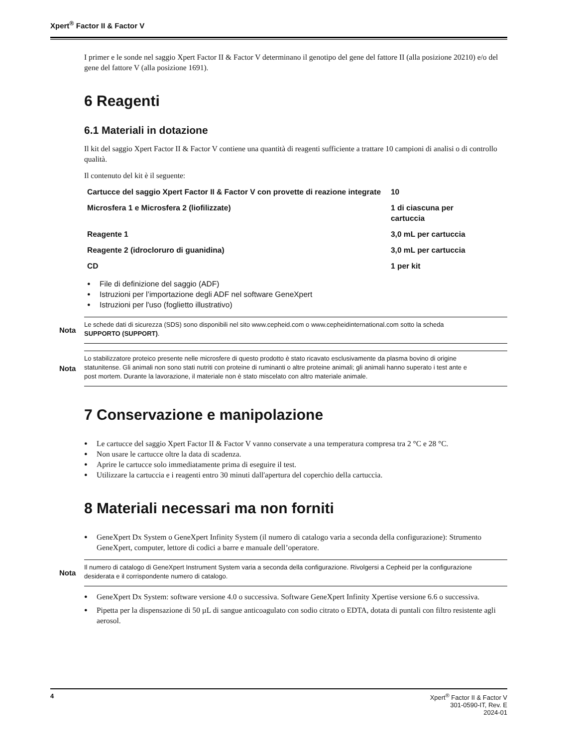Xpert<sup>®</sup> Factor II & Factor V
I primer e le sonde nel saggio Xpert Factor II & Factor V determinano il genotipo del gene del fattore II (alla posizione 20210) e/o del gene del fattore V (alla posizione 1691).
6 Reagenti
6.1 Materiali in dotazione
Il kit del saggio Xpert Factor II & Factor V contiene una quantità di reagenti sufficiente a trattare 10 campioni di analisi o di controllo qualità.
Il contenuto del kit è il seguente:
| Cartucce del saggio Xpert Factor II & Factor V con provette di reazione integrate | 10 |
| Microsfera 1 e Microsfera 2 (liofilizzate) | 1 di ciascuna per cartuccia |
| Reagente 1 | 3,0 mL per cartuccia |
| Reagente 2 (idrocloruro di guanidina) | 3,0 mL per cartuccia |
| CD | 1 per kit |
File di definizione del saggio (ADF)
Istruzioni per l’importazione degli ADF nel software GeneXpert
Istruzioni per l'uso (foglietto illustrativo)
Nota
Le schede dati di sicurezza (SDS) sono disponibili nel sito www.cepheid.com o www.cepheidinternational.com sotto la scheda SUPPORTO (SUPPORT).
Nota
Lo stabilizzatore proteico presente nelle microsfere di questo prodotto è stato ricavato esclusivamente da plasma bovino di origine statunitense. Gli animali non sono stati nutriti con proteine di ruminanti o altre proteine animali; gli animali hanno superato i test ante e post mortem. Durante la lavorazione, il materiale non è stato miscelato con altro materiale animale.
7 Conservazione e manipolazione
Le cartucce del saggio Xpert Factor II & Factor V vanno conservate a una temperatura compresa tra 2 °C e 28 °C.
Non usare le cartucce oltre la data di scadenza.
Aprire le cartucce solo immediatamente prima di eseguire il test.
Utilizzare la cartuccia e i reagenti entro 30 minuti dall'apertura del coperchio della cartuccia.
8 Materiali necessari ma non forniti
GeneXpert Dx System o GeneXpert Infinity System (il numero di catalogo varia a seconda della configurazione): Strumento GeneXpert, computer, lettore di codici a barre e manuale dell’operatore.
Nota
Il numero di catalogo di GeneXpert Instrument System varia a seconda della configurazione. Rivolgersi a Cepheid per la configurazione desiderata e il corrispondente numero di catalogo.
GeneXpert Dx System: software versione 4.0 o successiva. Software GeneXpert Infinity Xpertise versione 6.6 o successiva.
Pipetta per la dispensazione di 50 µL di sangue anticoagulato con sodio citrato o EDTA, dotata di puntali con filtro resistente agli aerosol.
4 Xpert<sup>®</sup> Factor II & Factor V
301-0590-IT, Rev. E
2024-01